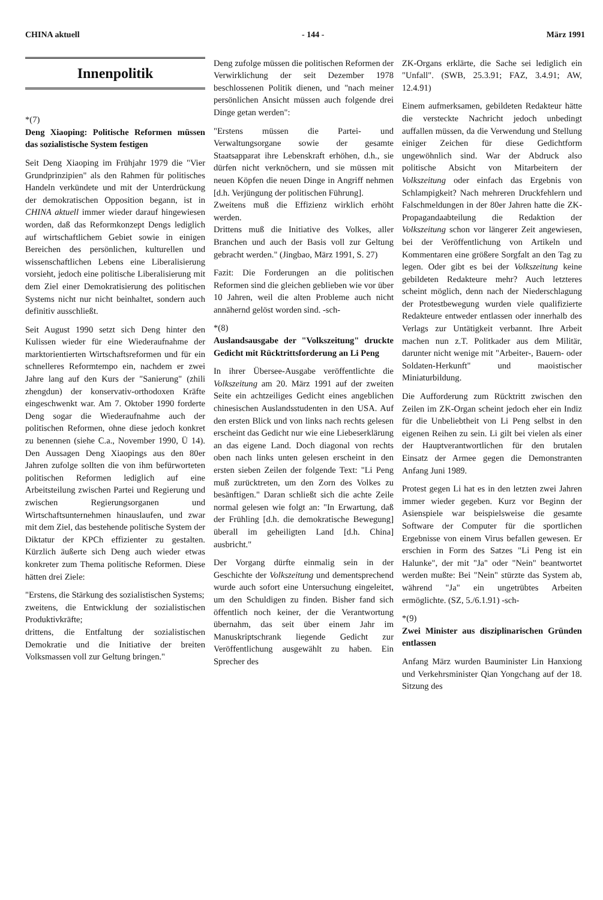CHINA aktuell - 144 - März 1991
Innenpolitik
*(7)
Deng Xiaoping: Politische Reformen müssen das sozialistische System festigen
Seit Deng Xiaoping im Frühjahr 1979 die "Vier Grundprinzipien" als den Rahmen für politisches Handeln verkündete und mit der Unterdrückung der demokratischen Opposition begann, ist in CHINA aktuell immer wieder darauf hingewiesen worden, daß das Reformkonzept Dengs lediglich auf wirtschaftlichem Gebiet sowie in einigen Bereichen des persönlichen, kulturellen und wissenschaftlichen Lebens eine Liberalisierung vorsieht, jedoch eine politische Liberalisierung mit dem Ziel einer Demokratisierung des politischen Systems nicht nur nicht beinhaltet, sondern auch definitiv ausschließt.
Seit August 1990 setzt sich Deng hinter den Kulissen wieder für eine Wiederaufnahme der marktorientierten Wirtschaftsreformen und für ein schnelleres Reformtempo ein, nachdem er zwei Jahre lang auf den Kurs der "Sanierung" (zhili zhengdun) der konservativ-orthodoxen Kräfte eingeschwenkt war. Am 7. Oktober 1990 forderte Deng sogar die Wiederaufnahme auch der politischen Reformen, ohne diese jedoch konkret zu benennen (siehe C.a., November 1990, Ü 14). Den Aussagen Deng Xiaopings aus den 80er Jahren zufolge sollten die von ihm befürworteten politischen Reformen lediglich auf eine Arbeitsteilung zwischen Partei und Regierung und zwischen Regierungsorganen und Wirtschaftsunternehmen hinauslaufen, und zwar mit dem Ziel, das bestehende politische System der Diktatur der KPCh effizienter zu gestalten. Kürzlich äußerte sich Deng auch wieder etwas konkreter zum Thema politische Reformen. Diese hätten drei Ziele:
"Erstens, die Stärkung des sozialistischen Systems;
zweitens, die Entwicklung der sozialistischen Produktivkräfte;
drittens, die Entfaltung der sozialistischen Demokratie und die Initiative der breiten Volksmassen voll zur Geltung bringen."
Deng zufolge müssen die politischen Reformen der Verwirklichung der seit Dezember 1978 beschlossenen Politik dienen, und "nach meiner persönlichen Ansicht müssen auch folgende drei Dinge getan werden":
"Erstens müssen die Partei- und Verwaltungsorgane sowie der gesamte Staatsapparat ihre Lebenskraft erhöhen, d.h., sie dürfen nicht verknöchern, und sie müssen mit neuen Köpfen die neuen Dinge in Angriff nehmen [d.h. Verjüngung der politischen Führung].
Zweitens muß die Effizienz wirklich erhöht werden.
Drittens muß die Initiative des Volkes, aller Branchen und auch der Basis voll zur Geltung gebracht werden." (Jingbao, März 1991, S. 27)
Fazit: Die Forderungen an die politischen Reformen sind die gleichen geblieben wie vor über 10 Jahren, weil die alten Probleme auch nicht annähernd gelöst worden sind. -sch-
*(8)
Auslandsausgabe der "Volkszeitung" druckte Gedicht mit Rücktrittsforderung an Li Peng
In ihrer Übersee-Ausgabe veröffentlichte die Volkszeitung am 20. März 1991 auf der zweiten Seite ein achtzeiliges Gedicht eines angeblichen chinesischen Auslandsstudenten in den USA. Auf den ersten Blick und von links nach rechts gelesen erscheint das Gedicht nur wie eine Liebeserklärung an das eigene Land. Doch diagonal von rechts oben nach links unten gelesen erscheint in den ersten sieben Zeilen der folgende Text: "Li Peng muß zurücktreten, um den Zorn des Volkes zu besänftigen." Daran schließt sich die achte Zeile normal gelesen wie folgt an: "In Erwartung, daß der Frühling [d.h. die demokratische Bewegung] überall im geheiligten Land [d.h. China] ausbricht."
Der Vorgang dürfte einmalig sein in der Geschichte der Volkszeitung und dementsprechend wurde auch sofort eine Untersuchung eingeleitet, um den Schuldigen zu finden. Bisher fand sich öffentlich noch keiner, der die Verantwortung übernahm, das seit über einem Jahr im Manuskriptschrank liegende Gedicht zur Veröffentlichung ausgewählt zu haben. Ein Sprecher des
ZK-Organs erklärte, die Sache sei lediglich ein "Unfall". (SWB, 25.3.91; FAZ, 3.4.91; AW, 12.4.91)
Einem aufmerksamen, gebildeten Redakteur hätte die versteckte Nachricht jedoch unbedingt auffallen müssen, da die Verwendung und Stellung einiger Zeichen für diese Gedichtform ungewöhnlich sind. War der Abdruck also politische Absicht von Mitarbeitern der Volkszeitung oder einfach das Ergebnis von Schlampigkeit? Nach mehreren Druckfehlern und Falschmeldungen in der 80er Jahren hatte die ZK-Propagandaabteilung die Redaktion der Volkszeitung schon vor längerer Zeit angewiesen, bei der Veröffentlichung von Artikeln und Kommentaren eine größere Sorgfalt an den Tag zu legen. Oder gibt es bei der Volkszeitung keine gebildeten Redakteure mehr? Auch letzteres scheint möglich, denn nach der Niederschlagung der Protestbewegung wurden viele qualifizierte Redakteure entweder entlassen oder innerhalb des Verlags zur Untätigkeit verbannt. Ihre Arbeit machen nun z.T. Politkader aus dem Militär, darunter nicht wenige mit "Arbeiter-, Bauern- oder Soldaten-Herkunft" und maoistischer Miniaturbildung.
Die Aufforderung zum Rücktritt zwischen den Zeilen im ZK-Organ scheint jedoch eher ein Indiz für die Unbeliebtheit von Li Peng selbst in den eigenen Reihen zu sein. Li gilt bei vielen als einer der Hauptverantwortlichen für den brutalen Einsatz der Armee gegen die Demonstranten Anfang Juni 1989.
Protest gegen Li hat es in den letzten zwei Jahren immer wieder gegeben. Kurz vor Beginn der Asienspiele war beispielsweise die gesamte Software der Computer für die sportlichen Ergebnisse von einem Virus befallen gewesen. Er erschien in Form des Satzes "Li Peng ist ein Halunke", der mit "Ja" oder "Nein" beantwortet werden mußte: Bei "Nein" stürzte das System ab, während "Ja" ein ungetrübtes Arbeiten ermöglichte. (SZ, 5./6.1.91) -sch-
*(9)
Zwei Minister aus disziplinarischen Gründen entlassen
Anfang März wurden Bauminister Lin Hanxiong und Verkehrsminister Qian Yongchang auf der 18. Sitzung des